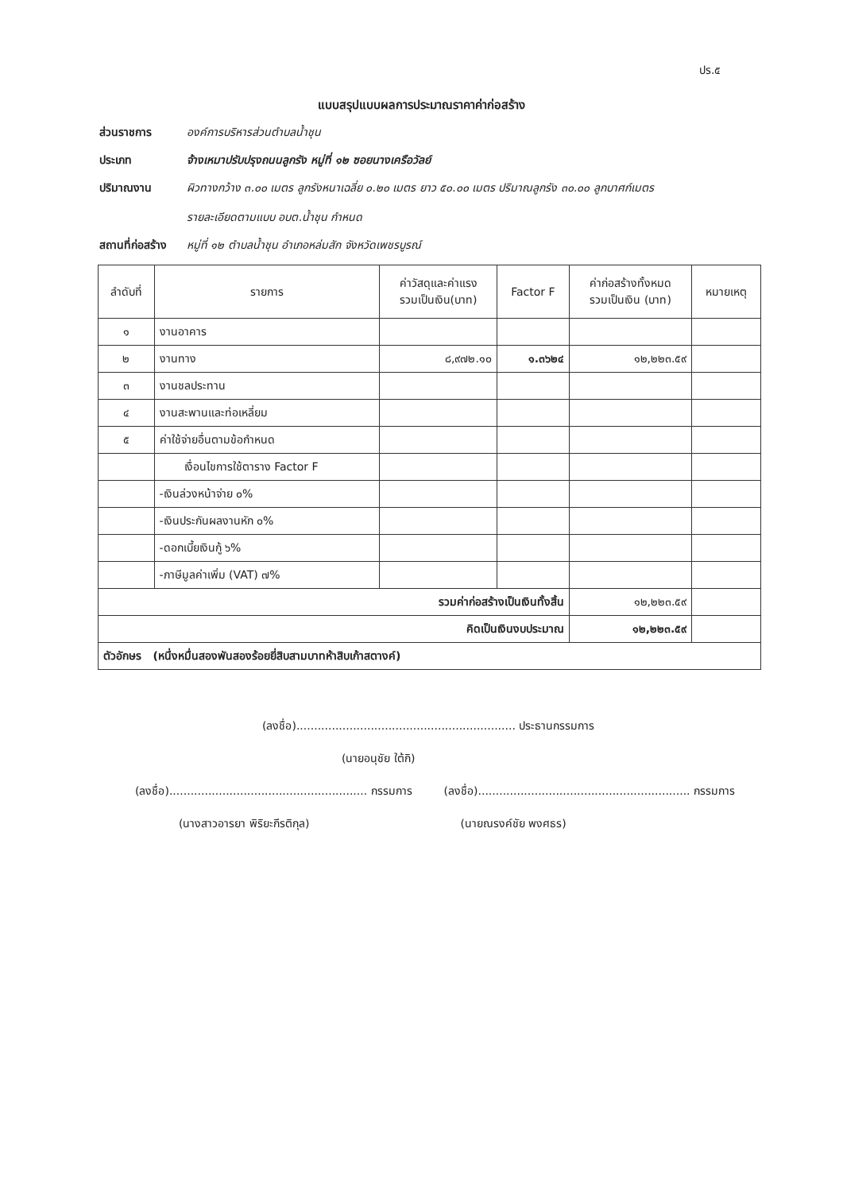ปร.๕
แบบสรุปแบบผลการประมาณราคาค่าก่อสร้าง
ส่วนราชการ องค์การบริหารส่วนตำบลน้ำชุน
ประเภท จ้างเหมาปรับปรุงถนนลูกรัง หมู่ที่ ๑๒ ซอยนางเครือวัลย์
ปริมาณงาน ผิวทางกว้าง ๓.๐๐ เมตร ลูกรังหนาเฉลี่ย ๐.๒๐ เมตร ยาว ๕๐.๐๐ เมตร ปริมาณลูกรัง ๓๐.๐๐ ลูกบาศก์เมตร
รายละเอียดตามแบบ อบต.น้ำชุน กำหนด
สถานที่ก่อสร้าง
หมู่ที่ ๑๒ ตำบลน้ำชุน อำเภอหล่มสัก จังหวัดเพชรบูรณ์
| ลำดับที่ | รายการ | ค่าวัสดุและค่าแรง รวมเป็นเงิน(บาท) | Factor F | ค่าก่อสร้างทั้งหมด รวมเป็นเงิน (บาท) | หมายเหตุ |
| --- | --- | --- | --- | --- | --- |
| ๑ | งานอาคาร | | | | |
| ๒ | งานทาง | ๘,๙๗๒.๑๐ | ๑.๓๖๒๔ | ๑๒,๒๒๓.๕๙ | |
| ๓ | งานชลประทาน | | | | |
| ๔ | งานสะพานและท่อเหลี่ยม | | | | |
| ๕ | ค่าใช้จ่ายอื่นตามข้อกำหนด | | | | |
| | เงื่อนไขการใช้ตาราง Factor F | | | | |
| | -เงินล่วงหน้าจ่าย ๐% | | | | |
| | -เงินประกันผลงานหัก ๐% | | | | |
| | -ดอกเบี้ยเงินกู้ ๖% | | | | |
| | -ภาษีมูลค่าเพิ่ม (VAT) ๗% | | | | |
| รวมค่าก่อสร้างเป็นเงินทั้งสิ้น | | | | ๑๒,๒๒๓.๕๙ | |
| คิดเป็นเงินงบประมาณ | | | | ๑๒,๒๒๓.๕๙ | |
| ตัวอักษร (หนึ่งหมื่นสองพันสองร้อยยี่สิบสามบาทห้าสิบเก้าสตางค์) | | | | | |
(ลงชื่อ).............................................................. ประธานกรรมการ
(นายอนุชัย ใต้กิ)
(ลงชื่อ)........................................................ กรรมการ
(ลงชื่อ)............................................................ กรรมการ
(นางสาวอารยา พิริยะกีรติกุล) (นายณรงค์ชัย พงศธร)